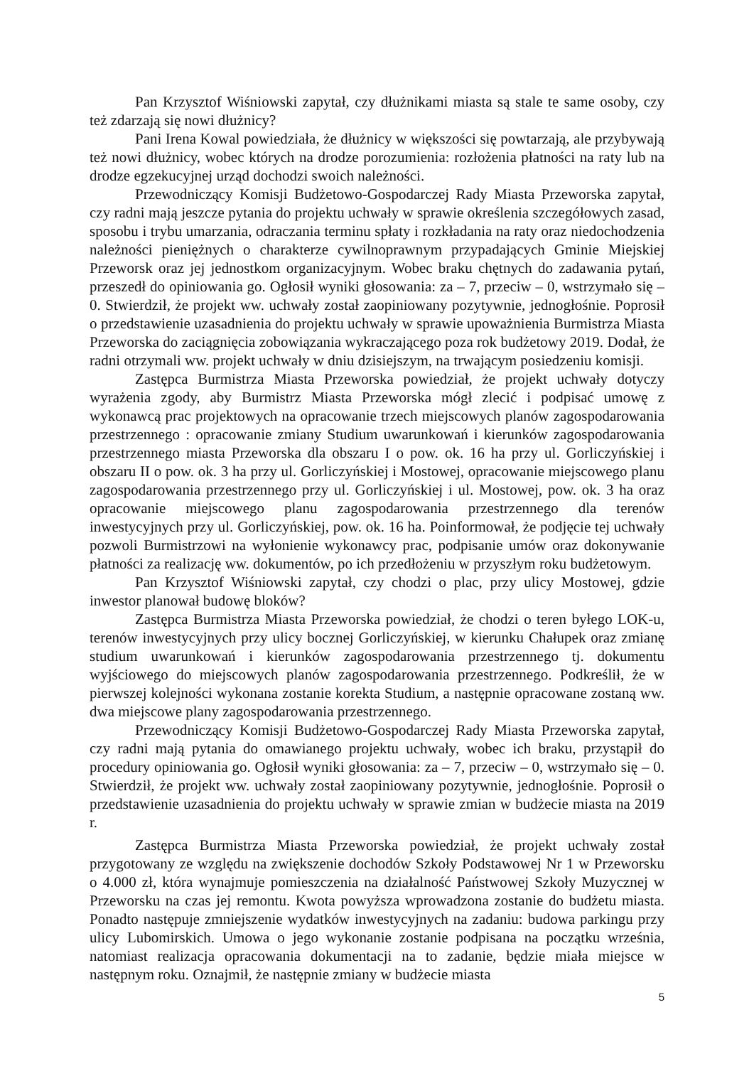Pan Krzysztof Wiśniowski zapytał, czy dłużnikami miasta są stale te same osoby, czy też zdarzają się nowi dłużnicy?
Pani Irena Kowal powiedziała, że dłużnicy w większości się powtarzają, ale przybywają też nowi dłużnicy, wobec których na drodze porozumienia: rozłożenia płatności na raty lub na drodze egzekucyjnej urząd dochodzi swoich należności.
Przewodniczący Komisji Budżetowo-Gospodarczej Rady Miasta Przeworska zapytał, czy radni mają jeszcze pytania do projektu uchwały w sprawie określenia szczegółowych zasad, sposobu i trybu umarzania, odraczania terminu spłaty i rozkładania na raty oraz niedochodzenia należności pieniężnych o charakterze cywilnoprawnym przypadających Gminie Miejskiej Przeworsk oraz jej jednostkom organizacyjnym. Wobec braku chętnych do zadawania pytań, przeszedł do opiniowania go. Ogłosił wyniki głosowania: za – 7, przeciw – 0, wstrzymało się – 0. Stwierdził, że projekt ww. uchwały został zaopiniowany pozytywnie, jednogłośnie. Poprosił o przedstawienie uzasadnienia do projektu uchwały w sprawie upoważnienia Burmistrza Miasta Przeworska do zaciągnięcia zobowiązania wykraczającego poza rok budżetowy 2019. Dodał, że radni otrzymali ww. projekt uchwały w dniu dzisiejszym, na trwającym posiedzeniu komisji.
Zastępca Burmistrza Miasta Przeworska powiedział, że projekt uchwały dotyczy wyrażenia zgody, aby Burmistrz Miasta Przeworska mógł zlecić i podpisać umowę z wykonawcą prac projektowych na opracowanie trzech miejscowych planów zagospodarowania przestrzennego : opracowanie zmiany Studium uwarunkowań i kierunków zagospodarowania przestrzennego miasta Przeworska dla obszaru I o pow. ok. 16 ha przy ul. Gorliczyńskiej i obszaru II o pow. ok. 3 ha przy ul. Gorliczyńskiej i Mostowej, opracowanie miejscowego planu zagospodarowania przestrzennego przy ul. Gorliczyńskiej i ul. Mostowej, pow. ok. 3 ha oraz opracowanie miejscowego planu zagospodarowania przestrzennego dla terenów inwestycyjnych przy ul. Gorliczyńskiej, pow. ok. 16 ha. Poinformował, że podjęcie tej uchwały pozwoli Burmistrzowi na wyłonienie wykonawcy prac, podpisanie umów oraz dokonywanie płatności za realizację ww. dokumentów, po ich przedłożeniu w przyszłym roku budżetowym.
Pan Krzysztof Wiśniowski zapytał, czy chodzi o plac, przy ulicy Mostowej, gdzie inwestor planował budowę bloków?
Zastępca Burmistrza Miasta Przeworska powiedział, że chodzi o teren byłego LOK-u, terenów inwestycyjnych przy ulicy bocznej Gorliczyńskiej, w kierunku Chałupek oraz zmianę studium uwarunkowań i kierunków zagospodarowania przestrzennego tj. dokumentu wyjściowego do miejscowych planów zagospodarowania przestrzennego. Podkreślił, że w pierwszej kolejności wykonana zostanie korekta Studium, a następnie opracowane zostaną ww. dwa miejscowe plany zagospodarowania przestrzennego.
Przewodniczący Komisji Budżetowo-Gospodarczej Rady Miasta Przeworska zapytał, czy radni mają pytania do omawianego projektu uchwały, wobec ich braku, przystąpił do procedury opiniowania go. Ogłosił wyniki głosowania: za – 7, przeciw – 0, wstrzymało się – 0. Stwierdził, że projekt ww. uchwały został zaopiniowany pozytywnie, jednogłośnie. Poprosił o przedstawienie uzasadnienia do projektu uchwały w sprawie zmian w budżecie miasta na 2019 r.
Zastępca Burmistrza Miasta Przeworska powiedział, że projekt uchwały został przygotowany ze względu na zwiększenie dochodów Szkoły Podstawowej Nr 1 w Przeworsku o 4.000 zł, która wynajmuje pomieszczenia na działalność Państwowej Szkoły Muzycznej w Przeworsku na czas jej remontu. Kwota powyższa wprowadzona zostanie do budżetu miasta. Ponadto następuje zmniejszenie wydatków inwestycyjnych na zadaniu: budowa parkingu przy ulicy Lubomirskich. Umowa o jego wykonanie zostanie podpisana na początku września, natomiast realizacja opracowania dokumentacji na to zadanie, będzie miała miejsce w następnym roku. Oznajmił, że następnie zmiany w budżecie miasta
5